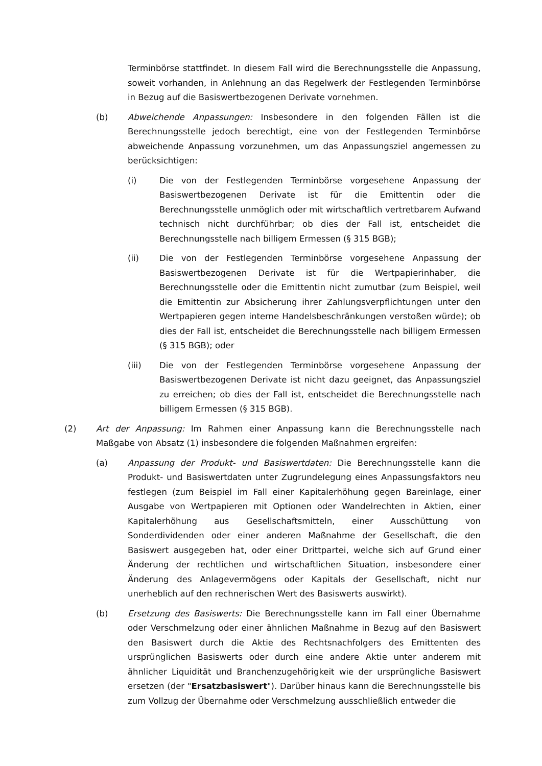Terminbörse stattfindet. In diesem Fall wird die Berechnungsstelle die Anpassung, soweit vorhanden, in Anlehnung an das Regelwerk der Festlegenden Terminbörse in Bezug auf die Basiswertbezogenen Derivate vornehmen.
(b) Abweichende Anpassungen: Insbesondere in den folgenden Fällen ist die Berechnungsstelle jedoch berechtigt, eine von der Festlegenden Terminbörse abweichende Anpassung vorzunehmen, um das Anpassungsziel angemessen zu berücksichtigen:
(i) Die von der Festlegenden Terminbörse vorgesehene Anpassung der Basiswertbezogenen Derivate ist für die Emittentin oder die Berechnungsstelle unmöglich oder mit wirtschaftlich vertretbarem Aufwand technisch nicht durchführbar; ob dies der Fall ist, entscheidet die Berechnungsstelle nach billigem Ermessen (§ 315 BGB);
(ii) Die von der Festlegenden Terminbörse vorgesehene Anpassung der Basiswertbezogenen Derivate ist für die Wertpapierinhaber, die Berechnungsstelle oder die Emittentin nicht zumutbar (zum Beispiel, weil die Emittentin zur Absicherung ihrer Zahlungsverpflichtungen unter den Wertpapieren gegen interne Handelsbeschränkungen verstoßen würde); ob dies der Fall ist, entscheidet die Berechnungsstelle nach billigem Ermessen (§ 315 BGB); oder
(iii) Die von der Festlegenden Terminbörse vorgesehene Anpassung der Basiswertbezogenen Derivate ist nicht dazu geeignet, das Anpassungsziel zu erreichen; ob dies der Fall ist, entscheidet die Berechnungsstelle nach billigem Ermessen (§ 315 BGB).
(2) Art der Anpassung: Im Rahmen einer Anpassung kann die Berechnungsstelle nach Maßgabe von Absatz (1) insbesondere die folgenden Maßnahmen ergreifen:
(a) Anpassung der Produkt- und Basiswertdaten: Die Berechnungsstelle kann die Produkt- und Basiswertdaten unter Zugrundelegung eines Anpassungsfaktors neu festlegen (zum Beispiel im Fall einer Kapitalerhöhung gegen Bareinlage, einer Ausgabe von Wertpapieren mit Optionen oder Wandelrechten in Aktien, einer Kapitalerhöhung aus Gesellschaftsmitteln, einer Ausschüttung von Sonderdividenden oder einer anderen Maßnahme der Gesellschaft, die den Basiswert ausgegeben hat, oder einer Drittpartei, welche sich auf Grund einer Änderung der rechtlichen und wirtschaftlichen Situation, insbesondere einer Änderung des Anlagevermögens oder Kapitals der Gesellschaft, nicht nur unerheblich auf den rechnerischen Wert des Basiswerts auswirkt).
(b) Ersetzung des Basiswerts: Die Berechnungsstelle kann im Fall einer Übernahme oder Verschmelzung oder einer ähnlichen Maßnahme in Bezug auf den Basiswert den Basiswert durch die Aktie des Rechtsnachfolgers des Emittenten des ursprünglichen Basiswerts oder durch eine andere Aktie unter anderem mit ähnlicher Liquidität und Branchenzugehörigkeit wie der ursprüngliche Basiswert ersetzen (der "Ersatzbasiswert"). Darüber hinaus kann die Berechnungsstelle bis zum Vollzug der Übernahme oder Verschmelzung ausschließlich entweder die